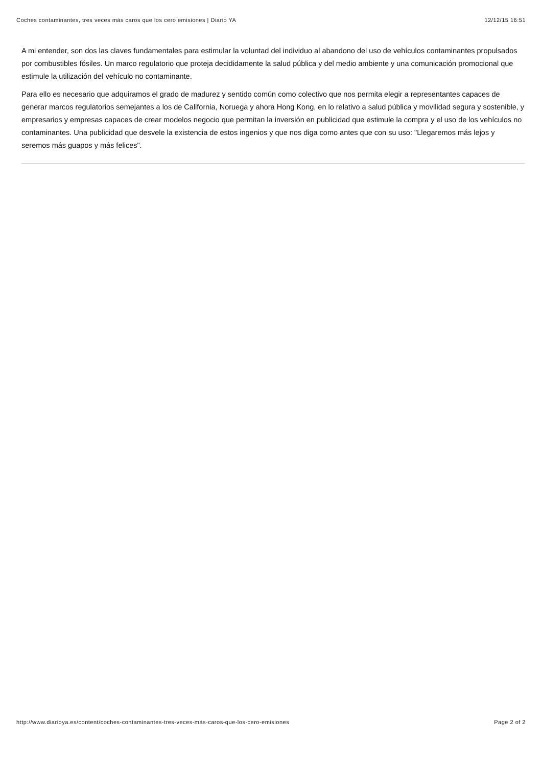Coches contaminantes, tres veces más caros que los cero emisiones | Diario YA 12/12/15 16:51
A mi entender, son dos las claves fundamentales para estimular la voluntad del individuo al abandono del uso de vehículos contaminantes propulsados por combustibles fósiles. Un marco regulatorio que proteja decididamente la salud pública y del medio ambiente y una comunicación promocional que estimule la utilización del vehículo no contaminante.
Para ello es necesario que adquiramos el grado de madurez y sentido común como colectivo que nos permita elegir a representantes capaces de generar marcos regulatorios semejantes a los de California, Noruega y ahora Hong Kong, en lo relativo a salud pública y movilidad segura y sostenible, y empresarios y empresas capaces de crear modelos negocio que permitan la inversión en publicidad que estimule la compra y el uso de los vehículos no contaminantes. Una publicidad que desvele la existencia de estos ingenios y que nos diga como antes que con su uso: "Llegaremos más lejos y seremos más guapos y más felices".
http://www.diarioya.es/content/coches-contaminantes-tres-veces-más-caros-que-los-cero-emisiones Page 2 of 2